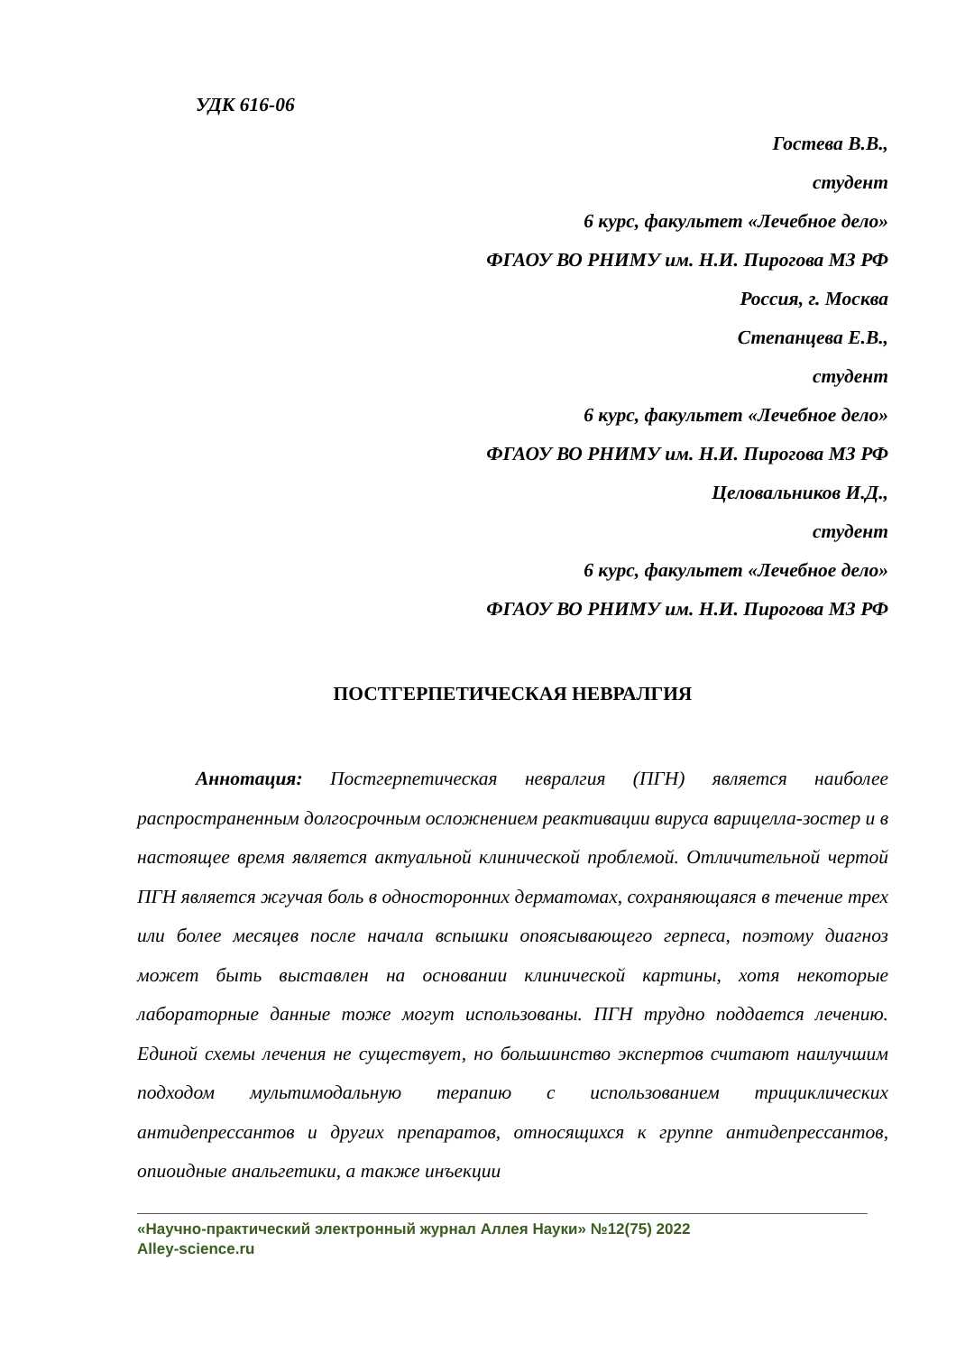УДК 616-06
Гостева В.В.,
студент
6 курс, факультет «Лечебное дело»
ФГАОУ ВО РНИМУ им. Н.И. Пирогова МЗ РФ
Россия, г. Москва
Степанцева Е.В.,
студент
6 курс, факультет «Лечебное дело»
ФГАОУ ВО РНИМУ им. Н.И. Пирогова МЗ РФ
Целовальников И.Д.,
студент
6 курс, факультет «Лечебное дело»
ФГАОУ ВО РНИМУ им. Н.И. Пирогова МЗ РФ
ПОСТГЕРПЕТИЧЕСКАЯ НЕВРАЛГИЯ
Аннотация: Постгерпетическая невралгия (ПГН) является наиболее распространенным долгосрочным осложнением реактивации вируса варицелла-зостер и в настоящее время является актуальной клинической проблемой. Отличительной чертой ПГН является жгучая боль в односторонних дерматомах, сохраняющаяся в течение трех или более месяцев после начала вспышки опоясывающего герпеса, поэтому диагноз может быть выставлен на основании клинической картины, хотя некоторые лабораторные данные тоже могут использованы. ПГН трудно поддается лечению. Единой схемы лечения не существует, но большинство экспертов считают наилучшим подходом мультимодальную терапию с использованием трициклических антидепрессантов и других препаратов, относящихся к группе антидепрессантов, опиоидные анальгетики, а также инъекции
«Научно-практический электронный журнал Аллея Науки» №12(75) 2022
Alley-science.ru